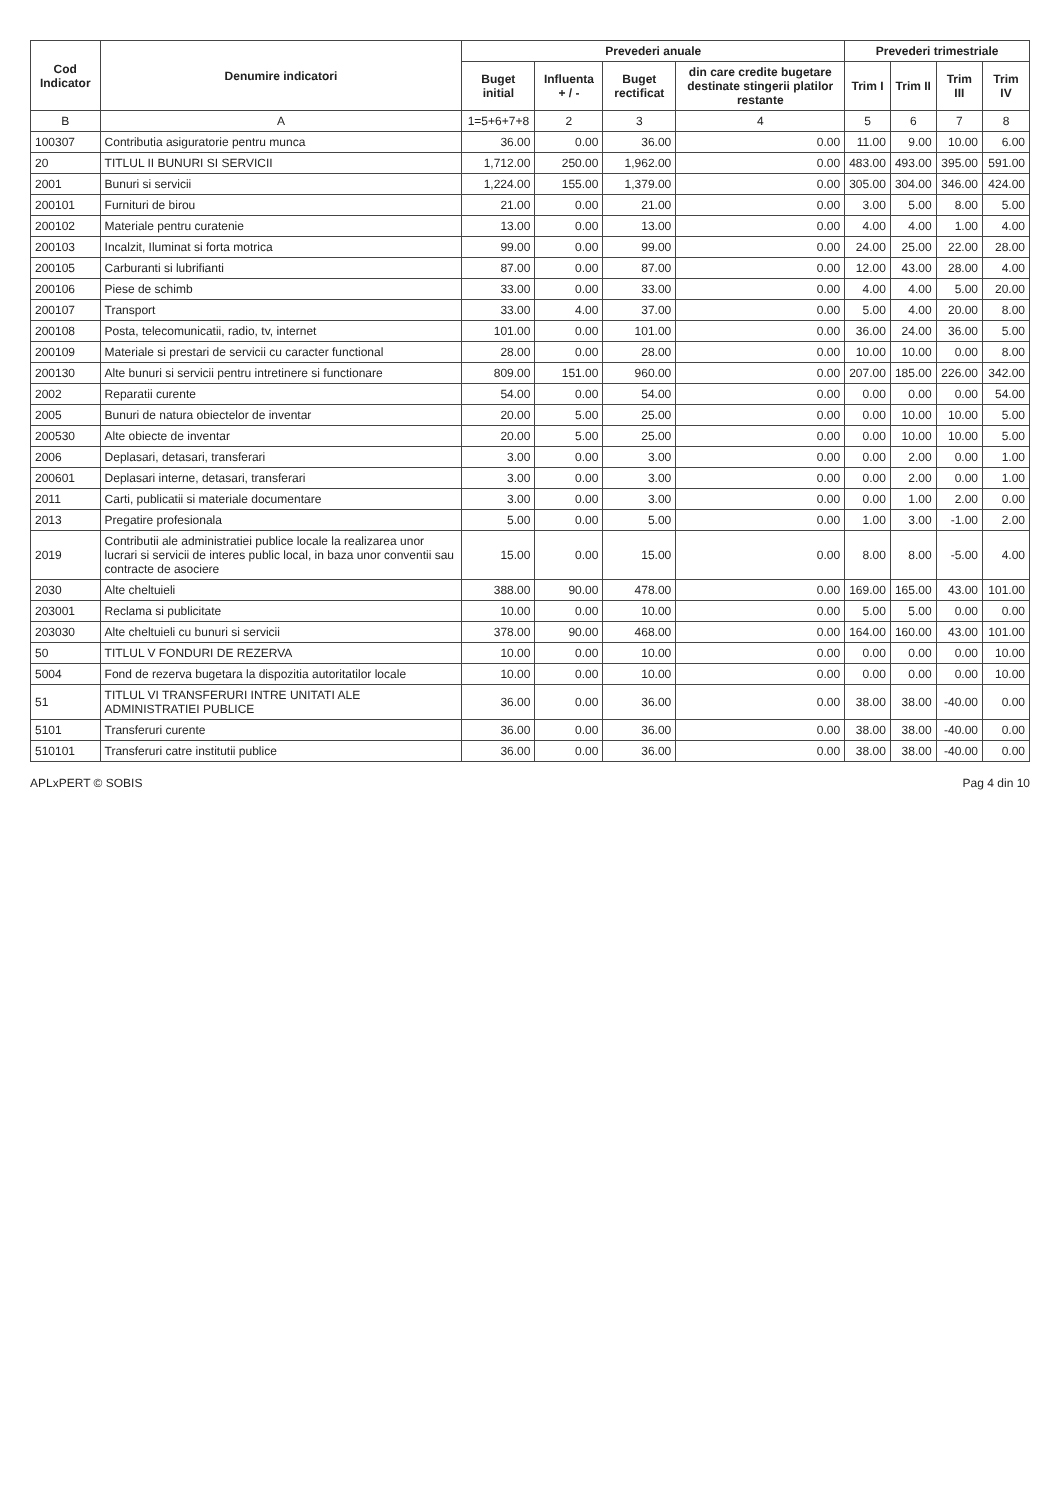| Cod Indicator | Denumire indicatori | Prevederi anuale | | | | Prevederi trimestriale | | | |
| --- | --- | --- | --- | --- | --- | --- | --- | --- | --- |
| | | Buget initial | Influenta + / - | Buget rectificat | din care credite bugetare destinate stingerii platilor restante | Trim I | Trim II | Trim III | Trim IV |
| B | A | 1=5+6+7+8 | 2 | 3 | 4 | 5 | 6 | 7 | 8 |
| 100307 | Contributia asiguratorie pentru munca | 36.00 | 0.00 | 36.00 | 0.00 | 11.00 | 9.00 | 10.00 | 6.00 |
| 20 | TITLUL II BUNURI SI SERVICII | 1,712.00 | 250.00 | 1,962.00 | 0.00 | 483.00 | 493.00 | 395.00 | 591.00 |
| 2001 | Bunuri si servicii | 1,224.00 | 155.00 | 1,379.00 | 0.00 | 305.00 | 304.00 | 346.00 | 424.00 |
| 200101 | Furnituri de birou | 21.00 | 0.00 | 21.00 | 0.00 | 3.00 | 5.00 | 8.00 | 5.00 |
| 200102 | Materiale pentru curatenie | 13.00 | 0.00 | 13.00 | 0.00 | 4.00 | 4.00 | 1.00 | 4.00 |
| 200103 | Incalzit, Iluminat si forta motrica | 99.00 | 0.00 | 99.00 | 0.00 | 24.00 | 25.00 | 22.00 | 28.00 |
| 200105 | Carburanti si lubrifianti | 87.00 | 0.00 | 87.00 | 0.00 | 12.00 | 43.00 | 28.00 | 4.00 |
| 200106 | Piese de schimb | 33.00 | 0.00 | 33.00 | 0.00 | 4.00 | 4.00 | 5.00 | 20.00 |
| 200107 | Transport | 33.00 | 4.00 | 37.00 | 0.00 | 5.00 | 4.00 | 20.00 | 8.00 |
| 200108 | Posta, telecomunicatii, radio, tv, internet | 101.00 | 0.00 | 101.00 | 0.00 | 36.00 | 24.00 | 36.00 | 5.00 |
| 200109 | Materiale si prestari de servicii cu caracter functional | 28.00 | 0.00 | 28.00 | 0.00 | 10.00 | 10.00 | 0.00 | 8.00 |
| 200130 | Alte bunuri si servicii pentru intretinere si functionare | 809.00 | 151.00 | 960.00 | 0.00 | 207.00 | 185.00 | 226.00 | 342.00 |
| 2002 | Reparatii curente | 54.00 | 0.00 | 54.00 | 0.00 | 0.00 | 0.00 | 0.00 | 54.00 |
| 2005 | Bunuri de natura obiectelor de inventar | 20.00 | 5.00 | 25.00 | 0.00 | 0.00 | 10.00 | 10.00 | 5.00 |
| 200530 | Alte obiecte de inventar | 20.00 | 5.00 | 25.00 | 0.00 | 0.00 | 10.00 | 10.00 | 5.00 |
| 2006 | Deplasari, detasari, transferari | 3.00 | 0.00 | 3.00 | 0.00 | 0.00 | 2.00 | 0.00 | 1.00 |
| 200601 | Deplasari interne, detasari, transferari | 3.00 | 0.00 | 3.00 | 0.00 | 0.00 | 2.00 | 0.00 | 1.00 |
| 2011 | Carti, publicatii si materiale documentare | 3.00 | 0.00 | 3.00 | 0.00 | 0.00 | 1.00 | 2.00 | 0.00 |
| 2013 | Pregatire profesionala | 5.00 | 0.00 | 5.00 | 0.00 | 1.00 | 3.00 | -1.00 | 2.00 |
| 2019 | Contributii ale administratiei publice locale la realizarea unor lucrari si servicii de interes public local, in baza unor conventii sau contracte de asociere | 15.00 | 0.00 | 15.00 | 0.00 | 8.00 | 8.00 | -5.00 | 4.00 |
| 2030 | Alte cheltuieli | 388.00 | 90.00 | 478.00 | 0.00 | 169.00 | 165.00 | 43.00 | 101.00 |
| 203001 | Reclama si publicitate | 10.00 | 0.00 | 10.00 | 0.00 | 5.00 | 5.00 | 0.00 | 0.00 |
| 203030 | Alte cheltuieli cu bunuri si servicii | 378.00 | 90.00 | 468.00 | 0.00 | 164.00 | 160.00 | 43.00 | 101.00 |
| 50 | TITLUL V FONDURI DE REZERVA | 10.00 | 0.00 | 10.00 | 0.00 | 0.00 | 0.00 | 0.00 | 10.00 |
| 5004 | Fond de rezerva bugetara la dispozitia autoritatilor locale | 10.00 | 0.00 | 10.00 | 0.00 | 0.00 | 0.00 | 0.00 | 10.00 |
| 51 | TITLUL VI TRANSFERURI INTRE UNITATI ALE ADMINISTRATIEI PUBLICE | 36.00 | 0.00 | 36.00 | 0.00 | 38.00 | 38.00 | -40.00 | 0.00 |
| 5101 | Transferuri curente | 36.00 | 0.00 | 36.00 | 0.00 | 38.00 | 38.00 | -40.00 | 0.00 |
| 510101 | Transferuri catre institutii publice | 36.00 | 0.00 | 36.00 | 0.00 | 38.00 | 38.00 | -40.00 | 0.00 |
APLxPERT © SOBIS Pag 4 din 10